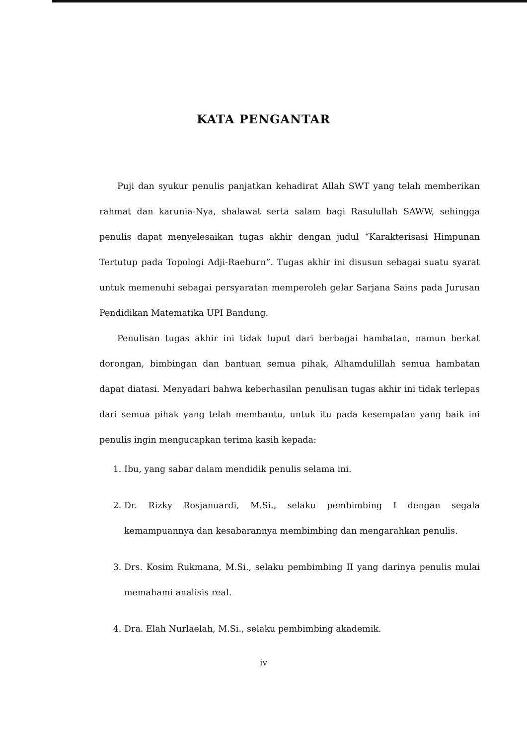KATA PENGANTAR
Puji dan syukur penulis panjatkan kehadirat Allah SWT yang telah memberikan rahmat dan karunia-Nya, shalawat serta salam bagi Rasulullah SAWW, sehingga penulis dapat menyelesaikan tugas akhir dengan judul “Karakterisasi Himpunan Tertutup pada Topologi Adji-Raeburn”. Tugas akhir ini disusun sebagai suatu syarat untuk memenuhi sebagai persyaratan memperoleh gelar Sarjana Sains pada Jurusan Pendidikan Matematika UPI Bandung.
Penulisan tugas akhir ini tidak luput dari berbagai hambatan, namun berkat dorongan, bimbingan dan bantuan semua pihak, Alhamdulillah semua hambatan dapat diatasi. Menyadari bahwa keberhasilan penulisan tugas akhir ini tidak terlepas dari semua pihak yang telah membantu, untuk itu pada kesempatan yang baik ini penulis ingin mengucapkan terima kasih kepada:
1. Ibu, yang sabar dalam mendidik penulis selama ini.
2. Dr. Rizky Rosjanuardi, M.Si., selaku pembimbing I dengan segala kemampuannya dan kesabarannya membimbing dan mengarahkan penulis.
3. Drs. Kosim Rukmana, M.Si., selaku pembimbing II yang darinya penulis mulai memahami analisis real.
4. Dra. Elah Nurlaelah, M.Si., selaku pembimbing akademik.
iv